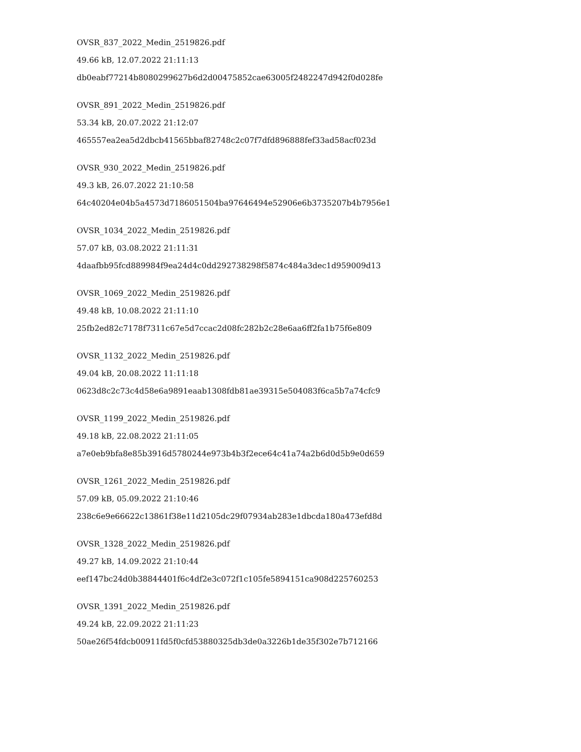OVSR_837_2022_Medin_2519826.pdf
49.66 kB, 12.07.2022 21:11:13
db0eabf77214b8080299627b6d2d00475852cae63005f2482247d942f0d028fe
OVSR_891_2022_Medin_2519826.pdf
53.34 kB, 20.07.2022 21:12:07
465557ea2ea5d2dbcb41565bbaf82748c2c07f7dfd896888fef33ad58acf023d
OVSR_930_2022_Medin_2519826.pdf
49.3 kB, 26.07.2022 21:10:58
64c40204e04b5a4573d7186051504ba97646494e52906e6b3735207b4b7956e1
OVSR_1034_2022_Medin_2519826.pdf
57.07 kB, 03.08.2022 21:11:31
4daafbb95fcd889984f9ea24d4c0dd292738298f5874c484a3dec1d959009d13
OVSR_1069_2022_Medin_2519826.pdf
49.48 kB, 10.08.2022 21:11:10
25fb2ed82c7178f7311c67e5d7ccac2d08fc282b2c28e6aa6ff2fa1b75f6e809
OVSR_1132_2022_Medin_2519826.pdf
49.04 kB, 20.08.2022 11:11:18
0623d8c2c73c4d58e6a9891eaab1308fdb81ae39315e504083f6ca5b7a74cfc9
OVSR_1199_2022_Medin_2519826.pdf
49.18 kB, 22.08.2022 21:11:05
a7e0eb9bfa8e85b3916d5780244e973b4b3f2ece64c41a74a2b6d0d5b9e0d659
OVSR_1261_2022_Medin_2519826.pdf
57.09 kB, 05.09.2022 21:10:46
238c6e9e66622c13861f38e11d2105dc29f07934ab283e1dbcda180a473efd8d
OVSR_1328_2022_Medin_2519826.pdf
49.27 kB, 14.09.2022 21:10:44
eef147bc24d0b38844401f6c4df2e3c072f1c105fe5894151ca908d225760253
OVSR_1391_2022_Medin_2519826.pdf
49.24 kB, 22.09.2022 21:11:23
50ae26f54fdcb00911fd5f0cfd53880325db3de0a3226b1de35f302e7b712166